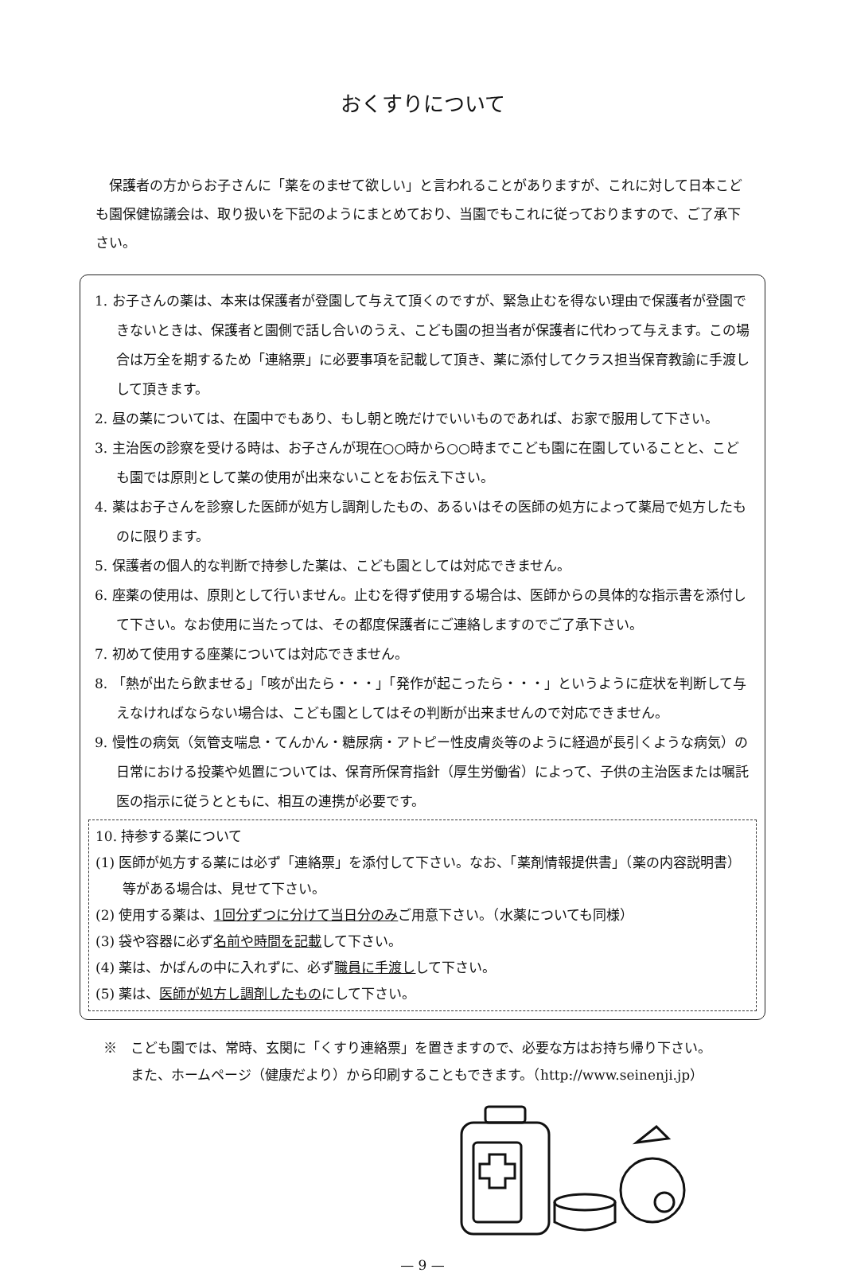おくすりについて
保護者の方からお子さんに「薬をのませて欲しい」と言われることがありますが、これに対して日本こども園保健協議会は、取り扱いを下記のようにまとめており、当園でもこれに従っておりますので、ご了承下さい。
1. お子さんの薬は、本来は保護者が登園して与えて頂くのですが、緊急止むを得ない理由で保護者が登園できないときは、保護者と園側で話し合いのうえ、こども園の担当者が保護者に代わって与えます。この場合は万全を期するため「連絡票」に必要事項を記載して頂き、薬に添付してクラス担当保育教諭に手渡しして頂きます。
2. 昼の薬については、在園中でもあり、もし朝と晩だけでいいものであれば、お家で服用して下さい。
3. 主治医の診察を受ける時は、お子さんが現在○○時から○○時までこども園に在園していることと、こども園では原則として薬の使用が出来ないことをお伝え下さい。
4. 薬はお子さんを診察した医師が処方し調剤したもの、あるいはその医師の処方によって薬局で処方したものに限ります。
5. 保護者の個人的な判断で持参した薬は、こども園としては対応できません。
6. 座薬の使用は、原則として行いません。止むを得ず使用する場合は、医師からの具体的な指示書を添付して下さい。なお使用に当たっては、その都度保護者にご連絡しますのでご了承下さい。
7. 初めて使用する座薬については対応できません。
8. 「熱が出たら飲ませる」「咳が出たら・・・」「発作が起こったら・・・」というように症状を判断して与えなければならない場合は、こども園としてはその判断が出来ませんので対応できません。
9. 慢性の病気（気管支喘息・てんかん・糖尿病・アトピー性皮膚炎等のように経過が長引くような病気）の日常における投薬や処置については、保育所保育指針（厚生労働省）によって、子供の主治医または嘱託医の指示に従うとともに、相互の連携が必要です。
10. 持参する薬について
(1) 医師が処方する薬には必ず「連絡票」を添付して下さい。なお、「薬剤情報提供書」（薬の内容説明書）等がある場合は、見せて下さい。
(2) 使用する薬は、1回分ずつに分けて当日分のみご用意下さい。（水薬についても同様）
(3) 袋や容器に必ず名前や時間を記載して下さい。
(4) 薬は、かばんの中に入れずに、必ず職員に手渡しして下さい。
(5) 薬は、医師が処方し調剤したものにして下さい。
※　こども園では、常時、玄関に「くすり連絡票」を置きますので、必要な方はお持ち帰り下さい。
　　また、ホームページ（健康だより）から印刷することもできます。（http://www.seinenji.jp）
— 9 —